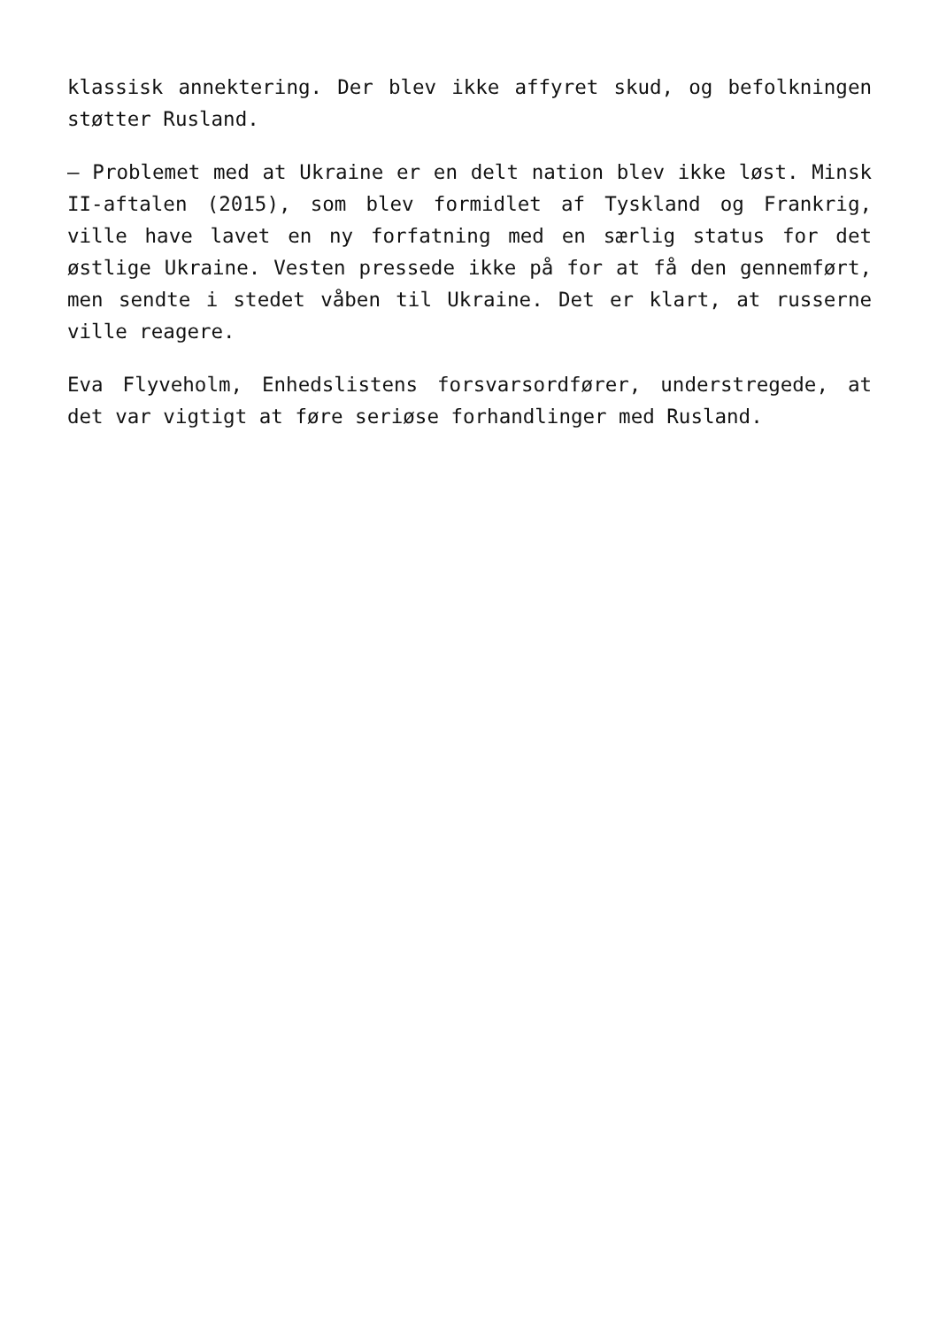klassisk annektering. Der blev ikke affyret skud, og befolkningen støtter Rusland.
– Problemet med at Ukraine er en delt nation blev ikke løst. Minsk II-aftalen (2015), som blev formidlet af Tyskland og Frankrig, ville have lavet en ny forfatning med en særlig status for det østlige Ukraine. Vesten pressede ikke på for at få den gennemført, men sendte i stedet våben til Ukraine. Det er klart, at russerne ville reagere.
Eva Flyveholm, Enhedslistens forsvarsordfører, understregede, at det var vigtigt at føre seriøse forhandlinger med Rusland.